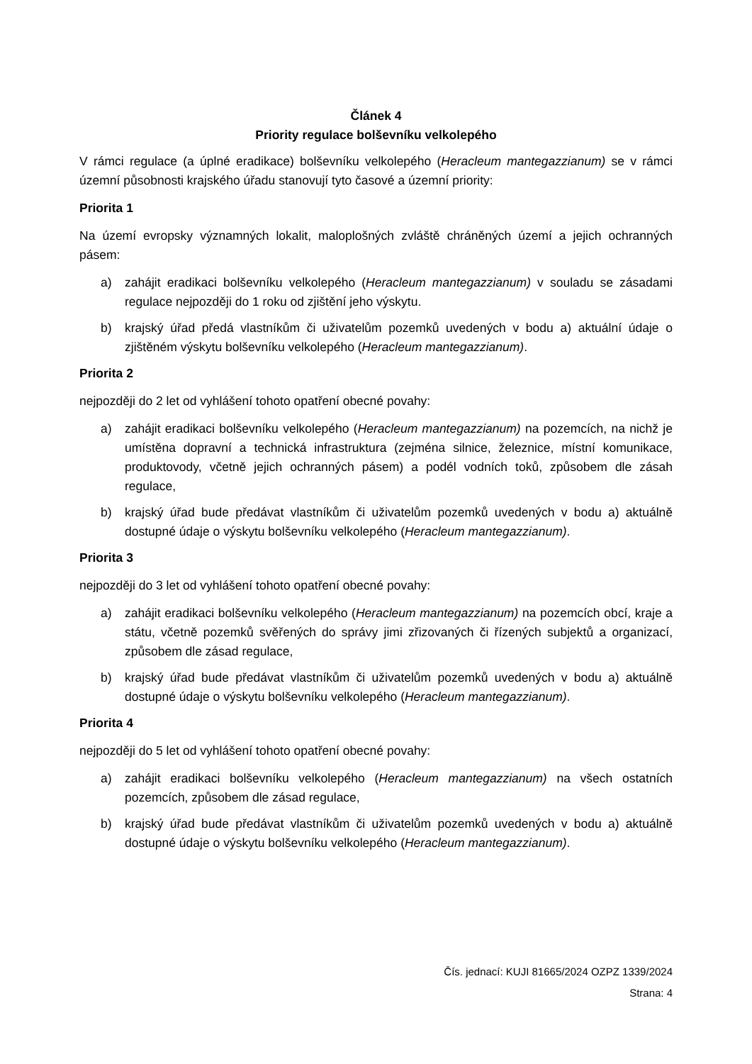Článek 4
Priority regulace bolševníku velkolepého
V rámci regulace (a úplné eradikace) bolševníku velkolepého (Heracleum mantegazzianum) se v rámci územní působnosti krajského úřadu stanovují tyto časové a územní priority:
Priorita 1
Na území evropsky významných lokalit, maloplošných zvláště chráněných území a jejich ochranných pásem:
a) zahájit eradikaci bolševníku velkolepého (Heracleum mantegazzianum) v souladu se zásadami regulace nejpozději do 1 roku od zjištění jeho výskytu.
b) krajský úřad předá vlastníkům či uživatelům pozemků uvedených v bodu a) aktuální údaje o zjištěném výskytu bolševníku velkolepého (Heracleum mantegazzianum).
Priorita 2
nejpozději do 2 let od vyhlášení tohoto opatření obecné povahy:
a) zahájit eradikaci bolševníku velkolepého (Heracleum mantegazzianum) na pozemcích, na nichž je umístěna dopravní a technická infrastruktura (zejména silnice, železnice, místní komunikace, produktovody, včetně jejich ochranných pásem) a podél vodních toků, způsobem dle zásah regulace,
b) krajský úřad bude předávat vlastníkům či uživatelům pozemků uvedených v bodu a) aktuálně dostupné údaje o výskytu bolševníku velkolepého (Heracleum mantegazzianum).
Priorita 3
nejpozději do 3 let od vyhlášení tohoto opatření obecné povahy:
a) zahájit eradikaci bolševníku velkolepého (Heracleum mantegazzianum) na pozemcích obcí, kraje a státu, včetně pozemků svěřených do správy jimi zřizovaných či řízených subjektů a organizací, způsobem dle zásad regulace,
b) krajský úřad bude předávat vlastníkům či uživatelům pozemků uvedených v bodu a) aktuálně dostupné údaje o výskytu bolševníku velkolepého (Heracleum mantegazzianum).
Priorita 4
nejpozději do 5 let od vyhlášení tohoto opatření obecné povahy:
a) zahájit eradikaci bolševníku velkolepého (Heracleum mantegazzianum) na všech ostatních pozemcích, způsobem dle zásad regulace,
b) krajský úřad bude předávat vlastníkům či uživatelům pozemků uvedených v bodu a) aktuálně dostupné údaje o výskytu bolševníku velkolepého (Heracleum mantegazzianum).
Čís. jednací: KUJI 81665/2024 OZPZ 1339/2024
Strana: 4